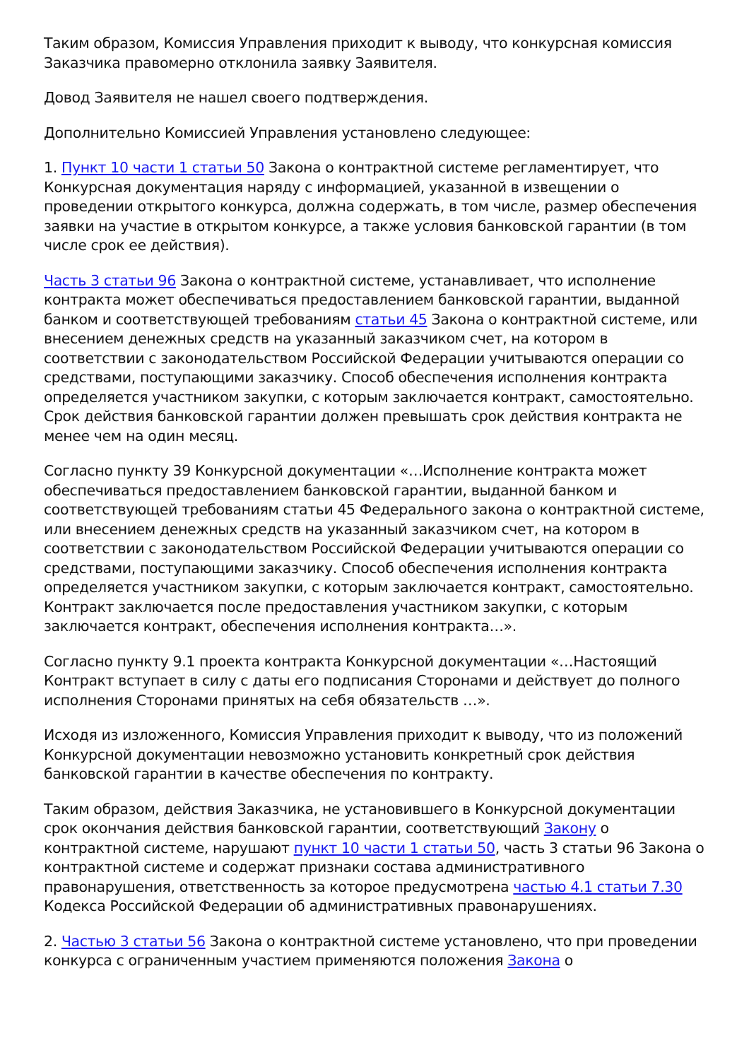Таким образом, Комиссия Управления приходит к выводу, что конкурсная комиссия Заказчика правомерно отклонила заявку Заявителя.
Довод Заявителя не нашел своего подтверждения.
Дополнительно Комиссией Управления установлено следующее:
1. Пункт 10 части 1 статьи 50 Закона о контрактной системе регламентирует, что Конкурсная документация наряду с информацией, указанной в извещении о проведении открытого конкурса, должна содержать, в том числе, размер обеспечения заявки на участие в открытом конкурсе, а также условия банковской гарантии (в том числе срок ее действия).
Часть 3 статьи 96 Закона о контрактной системе, устанавливает, что исполнение контракта может обеспечиваться предоставлением банковской гарантии, выданной банком и соответствующей требованиям статьи 45 Закона о контрактной системе, или внесением денежных средств на указанный заказчиком счет, на котором в соответствии с законодательством Российской Федерации учитываются операции со средствами, поступающими заказчику. Способ обеспечения исполнения контракта определяется участником закупки, с которым заключается контракт, самостоятельно. Срок действия банковской гарантии должен превышать срок действия контракта не менее чем на один месяц.
Согласно пункту 39 Конкурсной документации «…Исполнение контракта может обеспечиваться предоставлением банковской гарантии, выданной банком и соответствующей требованиям статьи 45 Федерального закона о контрактной системе, или внесением денежных средств на указанный заказчиком счет, на котором в соответствии с законодательством Российской Федерации учитываются операции со средствами, поступающими заказчику. Способ обеспечения исполнения контракта определяется участником закупки, с которым заключается контракт, самостоятельно. Контракт заключается после предоставления участником закупки, с которым заключается контракт, обеспечения исполнения контракта…».
Согласно пункту 9.1 проекта контракта Конкурсной документации «…Настоящий Контракт вступает в силу с даты его подписания Сторонами и действует до полного исполнения Сторонами принятых на себя обязательств …».
Исходя из изложенного, Комиссия Управления приходит к выводу, что из положений Конкурсной документации невозможно установить конкретный срок действия банковской гарантии в качестве обеспечения по контракту.
Таким образом, действия Заказчика, не установившего в Конкурсной документации срок окончания действия банковской гарантии, соответствующий Закону о контрактной системе, нарушают пункт 10 части 1 статьи 50, часть 3 статьи 96 Закона о контрактной системе и содержат признаки состава административного правонарушения, ответственность за которое предусмотрена частью 4.1 статьи 7.30 Кодекса Российской Федерации об административных правонарушениях.
2. Частью 3 статьи 56 Закона о контрактной системе установлено, что при проведении конкурса с ограниченным участием применяются положения Закона о